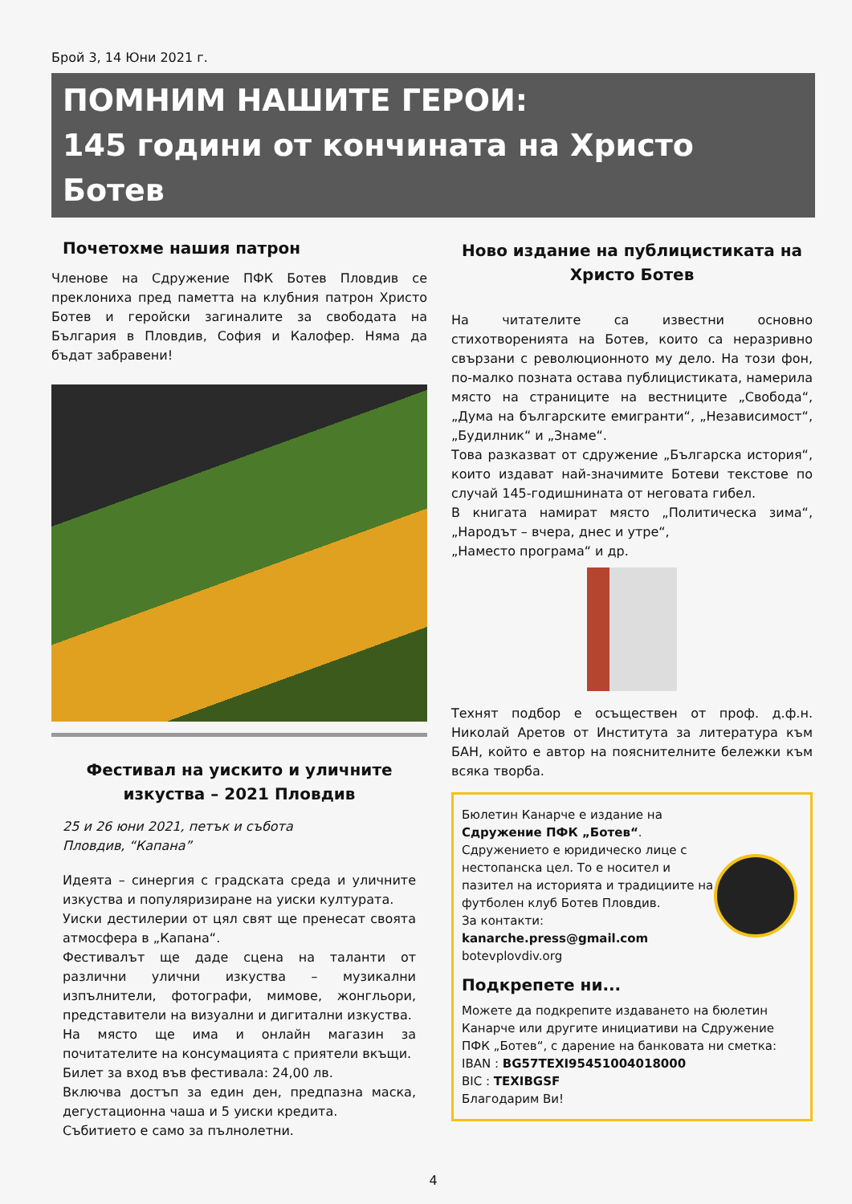Брой 3, 14 Юни 2021 г.
ПОМНИМ НАШИТЕ ГЕРОИ:
145 години от кончината на Христо Ботев
Почетохме нашия патрон
Членове на Сдружение ПФК Ботев Пловдив се преклониха пред паметта на клубния патрон Христо Ботев и геройски загиналите за свободата на България в Пловдив, София и Калофер. Няма да бъдат забравени!
Фестивал на уискито и уличните изкуства – 2021 Пловдив
25 и 26 юни 2021, петък и събота
Пловдив, “Капана”
Идеята – синергия с градската среда и уличните изкуства и популяризиране на уиски културата.
Уиски дестилерии от цял свят ще пренесат своята атмосфера в „Капана“.
Фестивалът ще даде сцена на таланти от различни улични изкуства – музикални изпълнители, фотографи, мимове, жонгльори, представители на визуални и дигитални изкуства.
На място ще има и онлайн магазин за почитателите на консумацията с приятели вкъщи.
Билет за вход във фестивала: 24,00 лв.
Включва достъп за един ден, предпазна маска, дегустационна чаша и 5 уиски кредита.
Събитието е само за пълнолетни.
Ново издание на публицистиката на Христо Ботев
На читателите са известни основно стихотворенията на Ботев, които са неразривно свързани с революционното му дело. На този фон, по-малко позната остава публицистиката, намерила място на страниците на вестниците „Свобода“, „Дума на българските емигранти“, „Независимост“, „Будилник“ и „Знаме“.
Това разказват от сдружение „Българска история“, които издават най-значимите Ботеви текстове по случай 145-годишнината от неговата гибел.
В книгата намират място „Политическа зима“, „Народът – вчера, днес и утре“,
„Наместо програма“ и др.
Технят подбор е осъществен от проф. д.ф.н. Николай Аретов от Института за литература към БАН, който е автор на пояснителните бележки към всяка творба.
Бюлетин Канарче е издание на
Сдружение ПФК „Ботев“. Сдружението е юридическо лице с нестопанска цел. То е носител и пазител на историята и традициите на футболен клуб Ботев Пловдив.
За контакти:
kanarche.press@gmail.com
botevplovdiv.org
Подкрепете ни...
Можете да подкрепите издаването на бюлетин Канарче или другите инициативи на Сдружение ПФК „Ботев“, с дарение на банковата ни сметка:
IBAN : BG57TEXI95451004018000
BIC : TEXIBGSF
Благодарим Ви!
4